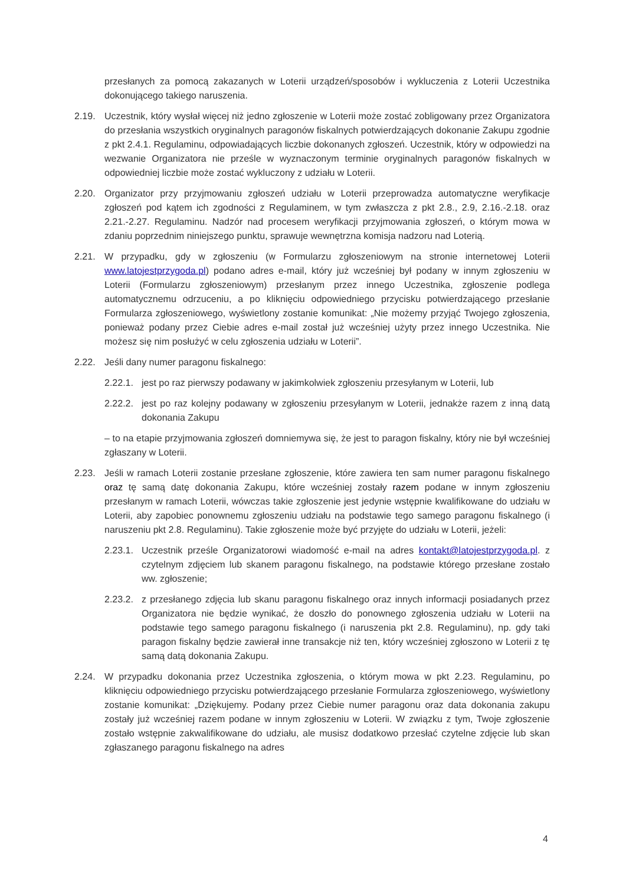przesłanych za pomocą zakazanych w Loterii urządzeń/sposobów i wykluczenia z Loterii Uczestnika dokonującego takiego naruszenia.
2.19. Uczestnik, który wysłał więcej niż jedno zgłoszenie w Loterii może zostać zobligowany przez Organizatora do przesłania wszystkich oryginalnych paragonów fiskalnych potwierdzających dokonanie Zakupu zgodnie z pkt 2.4.1. Regulaminu, odpowiadających liczbie dokonanych zgłoszeń. Uczestnik, który w odpowiedzi na wezwanie Organizatora nie prześle w wyznaczonym terminie oryginalnych paragonów fiskalnych w odpowiedniej liczbie może zostać wykluczony z udziału w Loterii.
2.20. Organizator przy przyjmowaniu zgłoszeń udziału w Loterii przeprowadza automatyczne weryfikacje zgłoszeń pod kątem ich zgodności z Regulaminem, w tym zwłaszcza z pkt 2.8., 2.9, 2.16.-2.18. oraz 2.21.-2.27. Regulaminu. Nadzór nad procesem weryfikacji przyjmowania zgłoszeń, o którym mowa w zdaniu poprzednim niniejszego punktu, sprawuje wewnętrzna komisja nadzoru nad Loterią.
2.21. W przypadku, gdy w zgłoszeniu (w Formularzu zgłoszeniowym na stronie internetowej Loterii www.latojestprzygoda.pl) podano adres e-mail, który już wcześniej był podany w innym zgłoszeniu w Loterii (Formularzu zgłoszeniowym) przesłanym przez innego Uczestnika, zgłoszenie podlega automatycznemu odrzuceniu, a po kliknięciu odpowiedniego przycisku potwierdzającego przesłanie Formularza zgłoszeniowego, wyświetlony zostanie komunikat: „Nie możemy przyjąć Twojego zgłoszenia, ponieważ podany przez Ciebie adres e-mail został już wcześniej użyty przez innego Uczestnika. Nie możesz się nim posłużyć w celu zgłoszenia udziału w Loterii”.
2.22. Jeśli dany numer paragonu fiskalnego:
2.22.1.
jest po raz pierwszy podawany w jakimkolwiek zgłoszeniu przesyłanym w Loterii, lub
2.22.2.
jest po raz kolejny podawany w zgłoszeniu przesyłanym w Loterii, jednakże razem z inną datą dokonania Zakupu
– to na etapie przyjmowania zgłoszeń domniemywa się, że jest to paragon fiskalny, który nie był wcześniej zgłaszany w Loterii.
2.23. Jeśli w ramach Loterii zostanie przesłane zgłoszenie, które zawiera ten sam numer paragonu fiskalnego oraz tę samą datę dokonania Zakupu, które wcześniej zostały razem podane w innym zgłoszeniu przesłanym w ramach Loterii, wówczas takie zgłoszenie jest jedynie wstępnie kwalifikowane do udziału w Loterii, aby zapobiec ponownemu zgłoszeniu udziału na podstawie tego samego paragonu fiskalnego (i naruszeniu pkt 2.8. Regulaminu). Takie zgłoszenie może być przyjęte do udziału w Loterii, jeżeli:
2.23.1.
Uczestnik prześle Organizatorowi wiadomość e-mail na adres kontakt@latojestprzygoda.pl. z czytelnym zdjęciem lub skanem paragonu fiskalnego, na podstawie którego przesłane zostało ww. zgłoszenie;
2.23.2.
z przesłanego zdjęcia lub skanu paragonu fiskalnego oraz innych informacji posiadanych przez Organizatora nie będzie wynikać, że doszło do ponownego zgłoszenia udziału w Loterii na podstawie tego samego paragonu fiskalnego (i naruszenia pkt 2.8. Regulaminu), np. gdy taki paragon fiskalny będzie zawierał inne transakcje niż ten, który wcześniej zgłoszono w Loterii z tę samą datą dokonania Zakupu.
2.24. W przypadku dokonania przez Uczestnika zgłoszenia, o którym mowa w pkt 2.23. Regulaminu, po kliknięciu odpowiedniego przycisku potwierdzającego przesłanie Formularza zgłoszeniowego, wyświetlony zostanie komunikat: „Dziękujemy. Podany przez Ciebie numer paragonu oraz data dokonania zakupu zostały już wcześniej razem podane w innym zgłoszeniu w Loterii. W związku z tym, Twoje zgłoszenie zostało wstępnie zakwalifikowane do udziału, ale musisz dodatkowo przesłać czytelne zdjęcie lub skan zgłaszanego paragonu fiskalnego na adres
4